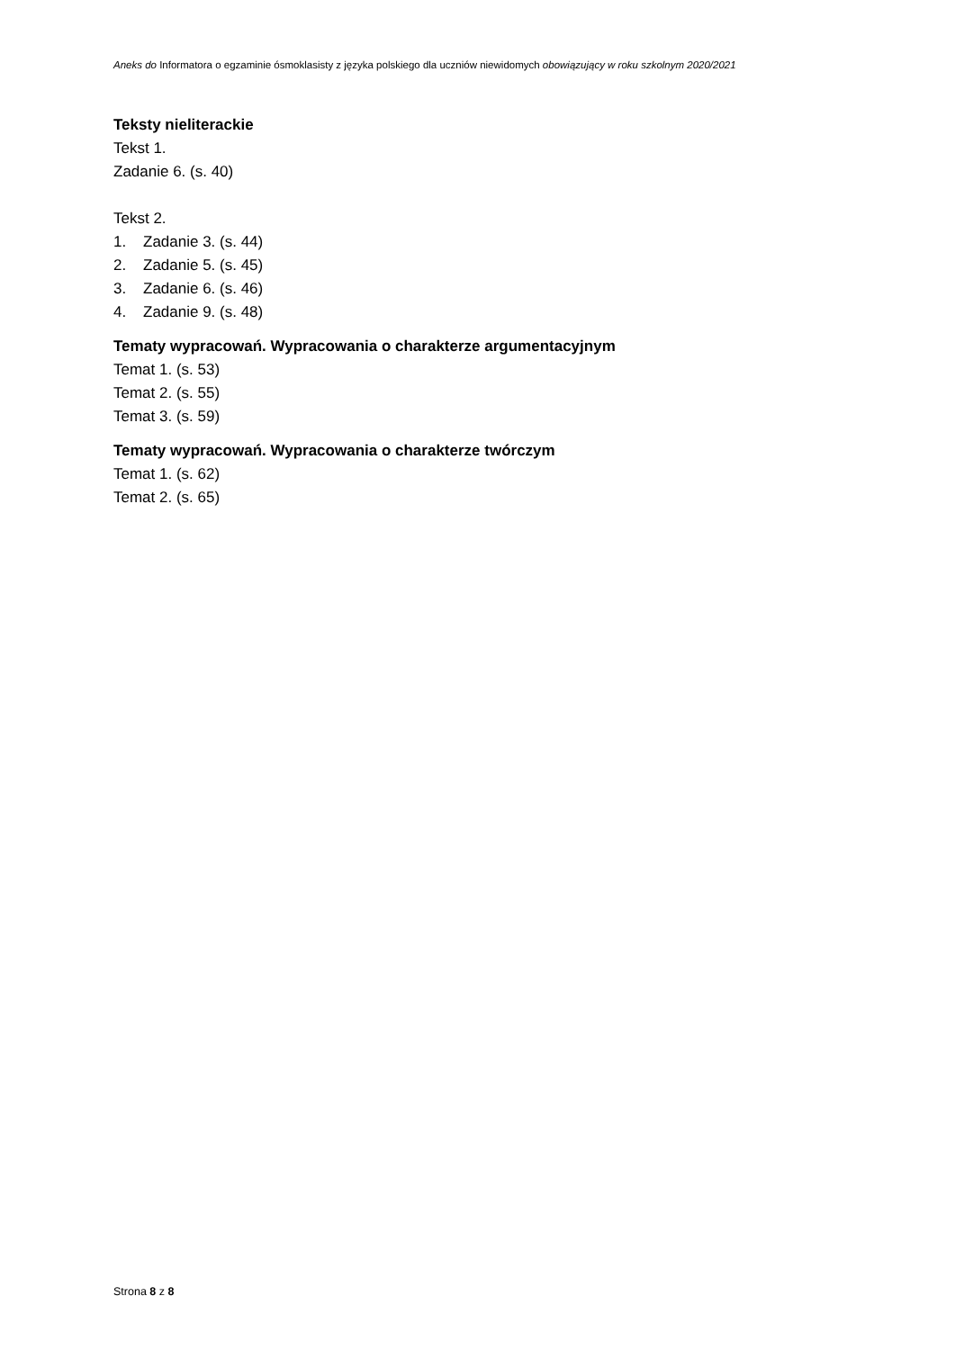Aneks do Informatora o egzaminie ósmoklasisty z języka polskiego dla uczniów niewidomych obowiązujący w roku szkolnym 2020/2021
Teksty nieliterackie
Tekst 1.
Zadanie 6. (s. 40)
Tekst 2.
1. Zadanie 3. (s. 44)
2. Zadanie 5. (s. 45)
3. Zadanie 6. (s. 46)
4. Zadanie 9. (s. 48)
Tematy wypracowań. Wypracowania o charakterze argumentacyjnym
Temat 1. (s. 53)
Temat 2. (s. 55)
Temat 3. (s. 59)
Tematy wypracowań. Wypracowania o charakterze twórczym
Temat 1. (s. 62)
Temat 2. (s. 65)
Strona 8 z 8